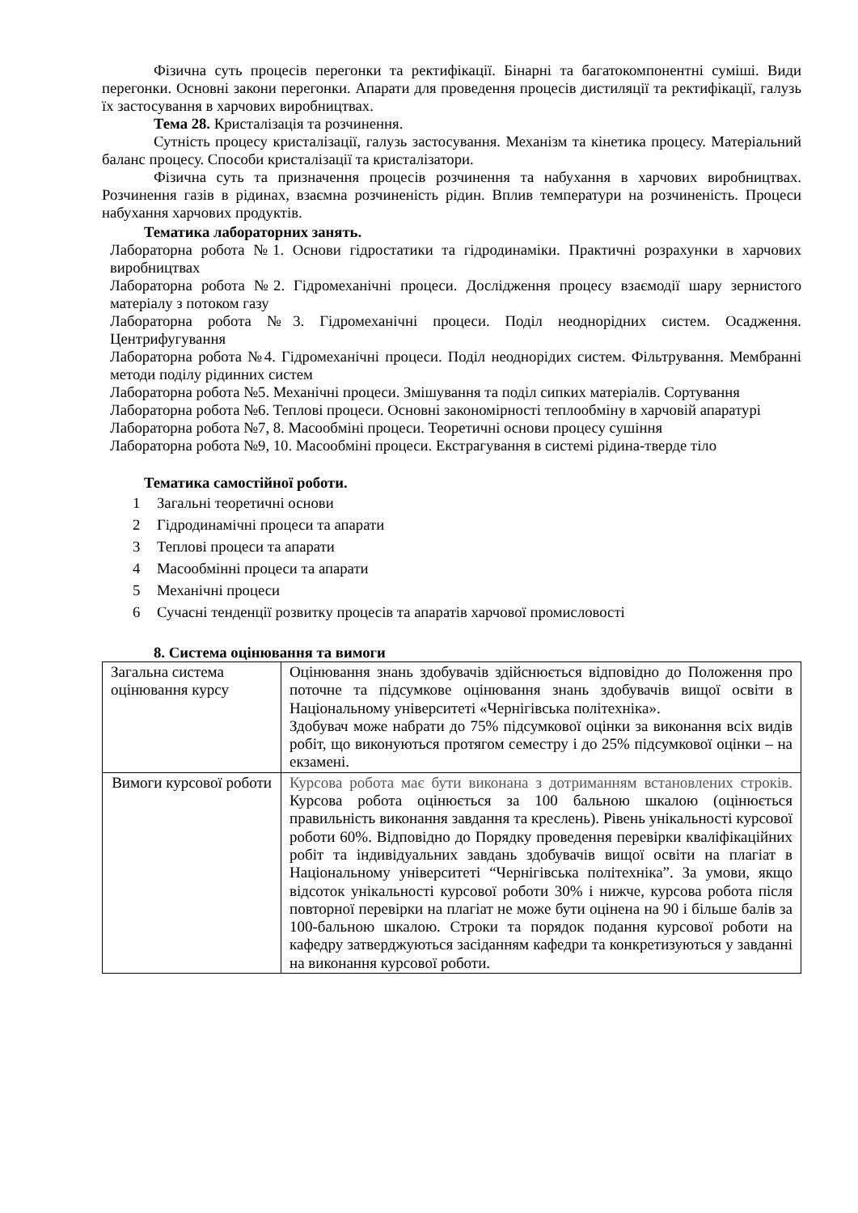Фізична суть процесів перегонки та ректифікації. Бінарні та багатокомпонентні суміші. Види перегонки. Основні закони перегонки. Апарати для проведення процесів дистиляції та ректифікації, галузь їх застосування в харчових виробництвах.
Тема 28. Кристалізація та розчинення.
Сутність процесу кристалізації, галузь застосування. Механізм та кінетика процесу. Матеріальний баланс процесу. Способи кристалізації та кристалізатори.
Фізична суть та призначення процесів розчинення та набухання в харчових виробництвах. Розчинення газів в рідинах, взаємна розчиненість рідин. Вплив температури на розчиненість. Процеси набухання харчових продуктів.
Тематика лабораторних занять.
Лабораторна робота №1. Основи гідростатики та гідродинаміки. Практичні розрахунки в харчових виробництвах
Лабораторна робота №2. Гідромеханічні процеси. Дослідження процесу взаємодії шару зернистого матеріалу з потоком газу
Лабораторна робота №3. Гідромеханічні процеси. Поділ неоднорідних систем. Осадження. Центрифугування
Лабораторна робота №4. Гідромеханічні процеси. Поділ неоднорідих систем. Фільтрування. Мембранні методи поділу рідинних систем
Лабораторна робота №5. Механічні процеси. Змішування та поділ сипких матеріалів. Сортування
Лабораторна робота №6. Теплові процеси. Основні закономірності теплообміну в харчовій апаратурі
Лабораторна робота №7, 8. Масообміні процеси. Теоретичні основи процесу сушіння
Лабораторна робота №9, 10. Масообміні процеси. Екстрагування в системі рідина-тверде тіло
Тематика самостійної роботи.
1 Загальні теоретичні основи
2 Гідродинамічні процеси та апарати
3 Теплові процеси та апарати
4 Масообмінні процеси та апарати
5 Механічні процеси
6 Сучасні тенденції розвитку процесів та апаратів харчової промисловості
8. Система оцінювання та вимоги
| Загальна система оцінювання курсу | Оцінювання знань здобувачів здійснюється відповідно до Положення про поточне та підсумкове оцінювання знань здобувачів вищої освіти в Національному університеті «Чернігівська політехніка». Здобувач може набрати до 75% підсумкової оцінки за виконання всіх видів робіт, що виконуються протягом семестру і до 25% підсумкової оцінки – на екзамені. |
| Вимоги курсової роботи | Курсова робота має бути виконана з дотриманням встановлених строків. Курсова робота оцінюється за 100 бальною шкалою (оцінюється правильність виконання завдання та креслень). Рівень унікальності курсової роботи 60%. Відповідно до Порядку проведення перевірки кваліфікаційних робіт та індивідуальних завдань здобувачів вищої освіти на плагіат в Національному університеті “Чернігівська політехніка”. За умови, якщо відсоток унікальності курсової роботи 30% і нижче, курсова робота після повторної перевірки на плагіат не може бути оцінена на 90 і більше балів за 100-бальною шкалою. Строки та порядок подання курсової роботи на кафедру затверджуються засіданням кафедри та конкретизуються у завданні на виконання курсової роботи. |